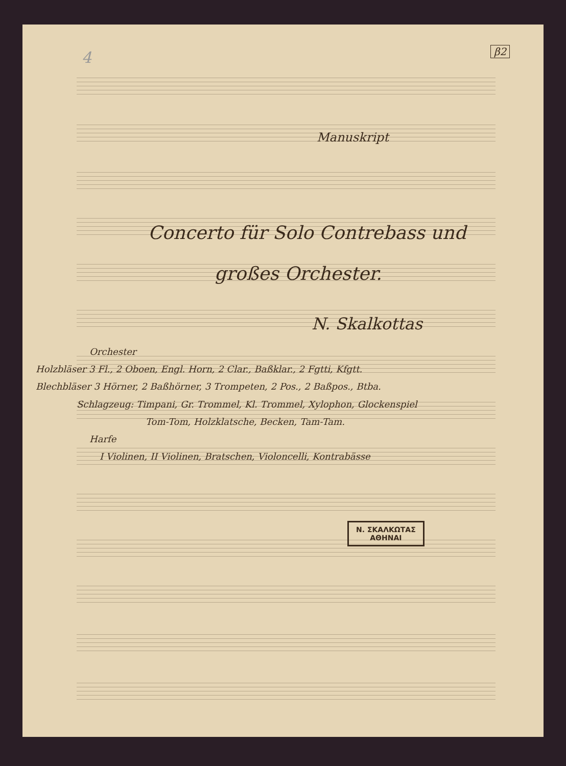4 β2
Manuskript
Concerto für Solo Contrebass und
großes Orchester.
N. Skalkottas
Orchester
Holzbläser 3 Fl., 2 Oboen, Engl. Horn, 2 Clar., Baßklar., 2 Fgtti, Kfgtt.
Blechbläser 3 Hörner, 2 Baßhörner, 3 Trompeten, 2 Pos., 2 Baßpos., Btba.
Schlagzeug: Timpani, Gr. Trommel, Kl. Trommel, Xylophon, Glockenspiel
Tom-Tom, Holzklatsche, Becken, Tam-Tam.
Harfe
I Violinen, II Violinen, Bratschen, Violoncelli, Kontrabässe
Ν. ΣΚΑΛΚΩΤΑΣ
ΑΘΗΝΑΙ